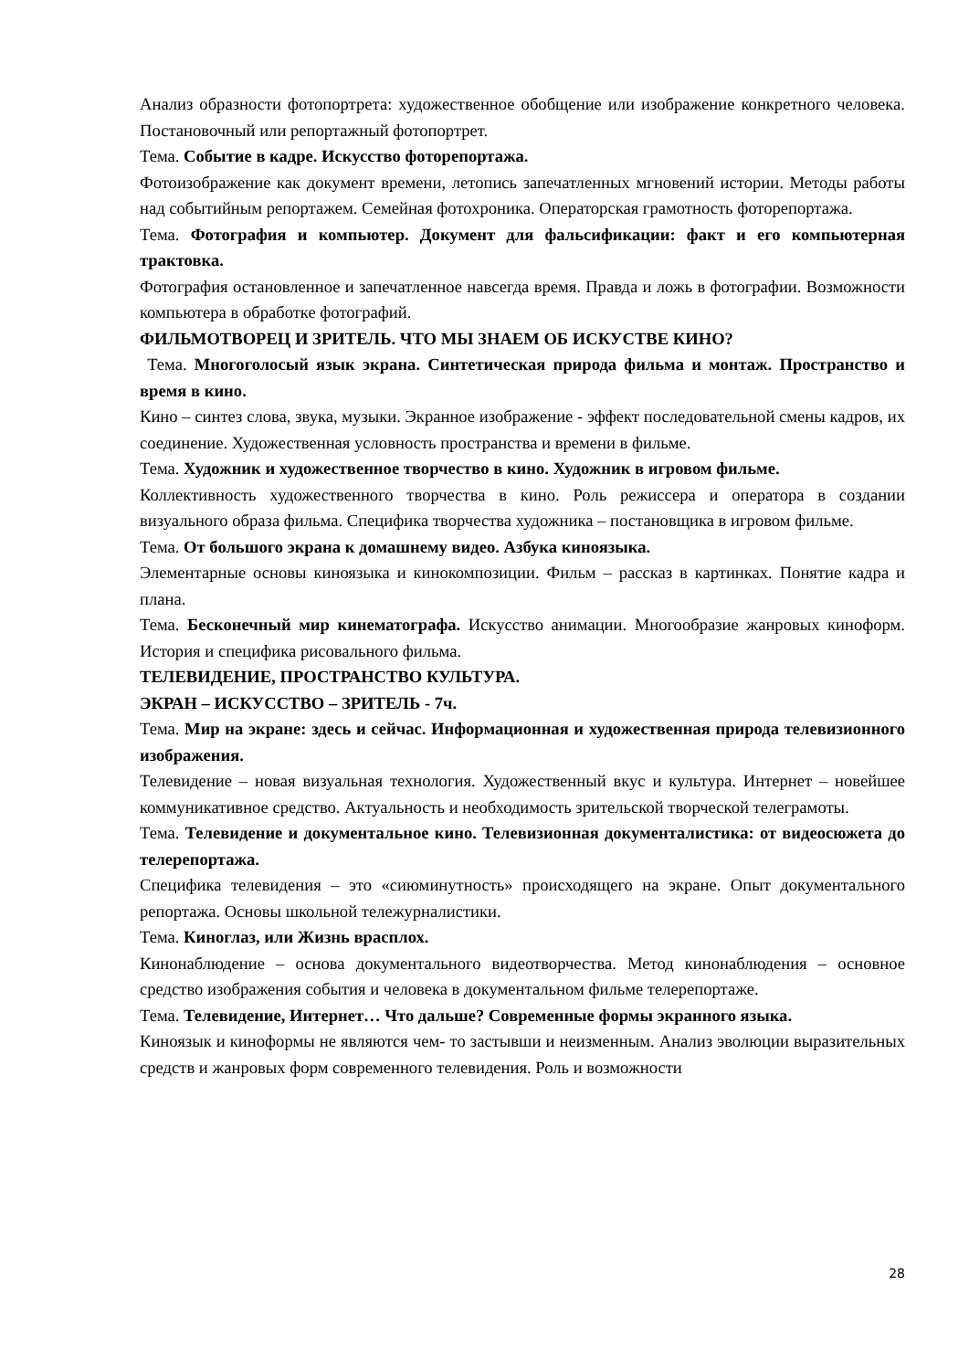Анализ образности фотопортрета: художественное обобщение или изображение конкретного человека. Постановочный или репортажный фотопортрет.
Тема. Событие в кадре. Искусство фоторепортажа.
Фотоизображение как документ времени, летопись запечатленных мгновений истории. Методы работы над событийным репортажем. Семейная фотохроника. Операторская грамотность фоторепортажа.
Тема. Фотография и компьютер. Документ для фальсификации: факт и его компьютерная трактовка.
Фотография остановленное и запечатленное навсегда время. Правда и ложь в фотографии. Возможности компьютера в обработке фотографий.
ФИЛЬМОТВОРЕЦ И ЗРИТЕЛЬ. ЧТО МЫ ЗНАЕМ ОБ ИСКУСТВЕ КИНО?
Тема. Многоголосый язык экрана. Синтетическая природа фильма и монтаж. Пространство и время в кино.
Кино – синтез слова, звука, музыки. Экранное изображение - эффект последовательной смены кадров, их соединение. Художественная условность пространства и времени в фильме.
Тема. Художник и художественное творчество в кино. Художник в игровом фильме.
Коллективность художественного творчества в кино. Роль режиссера и оператора в создании визуального образа фильма. Специфика творчества художника – постановщика в игровом фильме.
Тема. От большого экрана к домашнему видео. Азбука киноязыка.
Элементарные основы киноязыка и кинокомпозиции. Фильм – рассказ в картинках. Понятие кадра и плана.
Тема. Бесконечный мир кинематографа. Искусство анимации. Многообразие жанровых киноформ. История и специфика рисовального фильма.
ТЕЛЕВИДЕНИЕ, ПРОСТРАНСТВО КУЛЬТУРА.
ЭКРАН – ИСКУССТВО – ЗРИТЕЛЬ - 7ч.
Тема. Мир на экране: здесь и сейчас. Информационная и художественная природа телевизионного изображения.
Телевидение – новая визуальная технология. Художественный вкус и культура. Интернет – новейшее коммуникативное средство. Актуальность и необходимость зрительской творческой телеграмоты.
Тема. Телевидение и документальное кино. Телевизионная документалистика: от видеосюжета до телерепортажа.
Специфика телевидения – это «сиюминутность» происходящего на экране. Опыт документального репортажа. Основы школьной тележурналистики.
Тема. Киноглаз, или Жизнь врасплох.
Кинонаблюдение – основа документального видеотворчества. Метод кинонаблюдения – основное средство изображения события и человека в документальном фильме телерепортаже.
Тема. Телевидение, Интернет… Что дальше? Современные формы экранного языка.
Киноязык и киноформы не являются чем- то застывши и неизменным. Анализ эволюции выразительных средств и жанровых форм современного телевидения. Роль и возможности
28